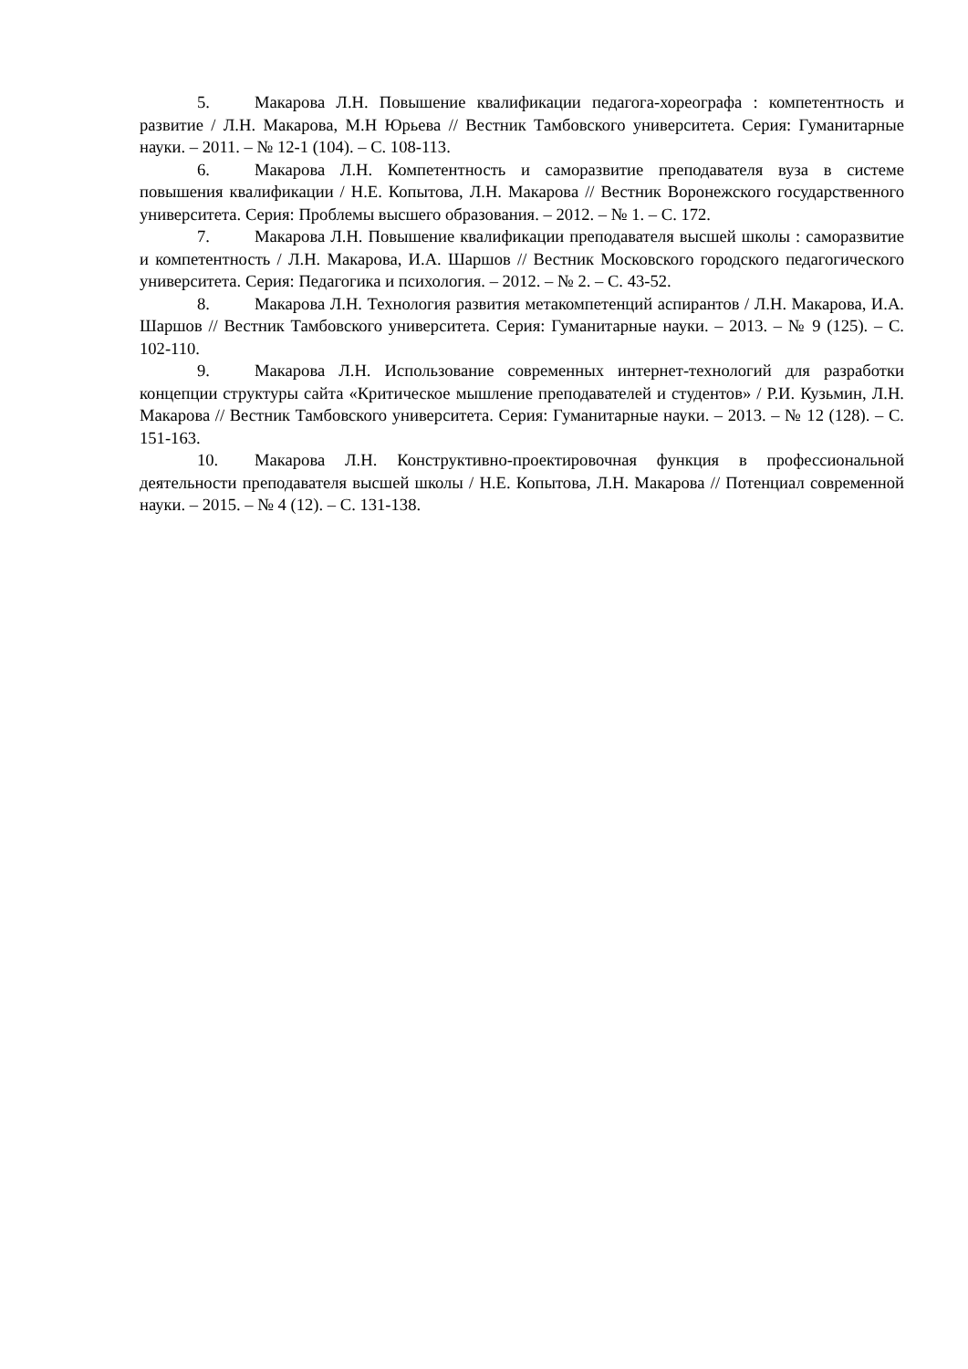5. Макарова Л.Н. Повышение квалификации педагога-хореографа : компетентность и развитие / Л.Н. Макарова, М.Н Юрьева // Вестник Тамбовского университета. Серия: Гуманитарные науки. – 2011. – № 12-1 (104). – С. 108-113.
6. Макарова Л.Н. Компетентность и саморазвитие преподавателя вуза в системе повышения квалификации / Н.Е. Копытова, Л.Н. Макарова // Вестник Воронежского государственного университета. Серия: Проблемы высшего образования. – 2012. – № 1. – С. 172.
7. Макарова Л.Н. Повышение квалификации преподавателя высшей школы : саморазвитие и компетентность / Л.Н. Макарова, И.А. Шаршов // Вестник Московского городского педагогического университета. Серия: Педагогика и психология. – 2012. – № 2. – С. 43-52.
8. Макарова Л.Н. Технология развития метакомпетенций аспирантов / Л.Н. Макарова, И.А. Шаршов // Вестник Тамбовского университета. Серия: Гуманитарные науки. – 2013. – № 9 (125). – С. 102-110.
9. Макарова Л.Н. Использование современных интернет-технологий для разработки концепции структуры сайта «Критическое мышление преподавателей и студентов» / Р.И. Кузьмин, Л.Н. Макарова // Вестник Тамбовского университета. Серия: Гуманитарные науки. – 2013. – № 12 (128). – С. 151-163.
10. Макарова Л.Н. Конструктивно-проектировочная функция в профессиональной деятельности преподавателя высшей школы / Н.Е. Копытова, Л.Н. Макарова // Потенциал современной науки. – 2015. – № 4 (12). – С. 131-138.